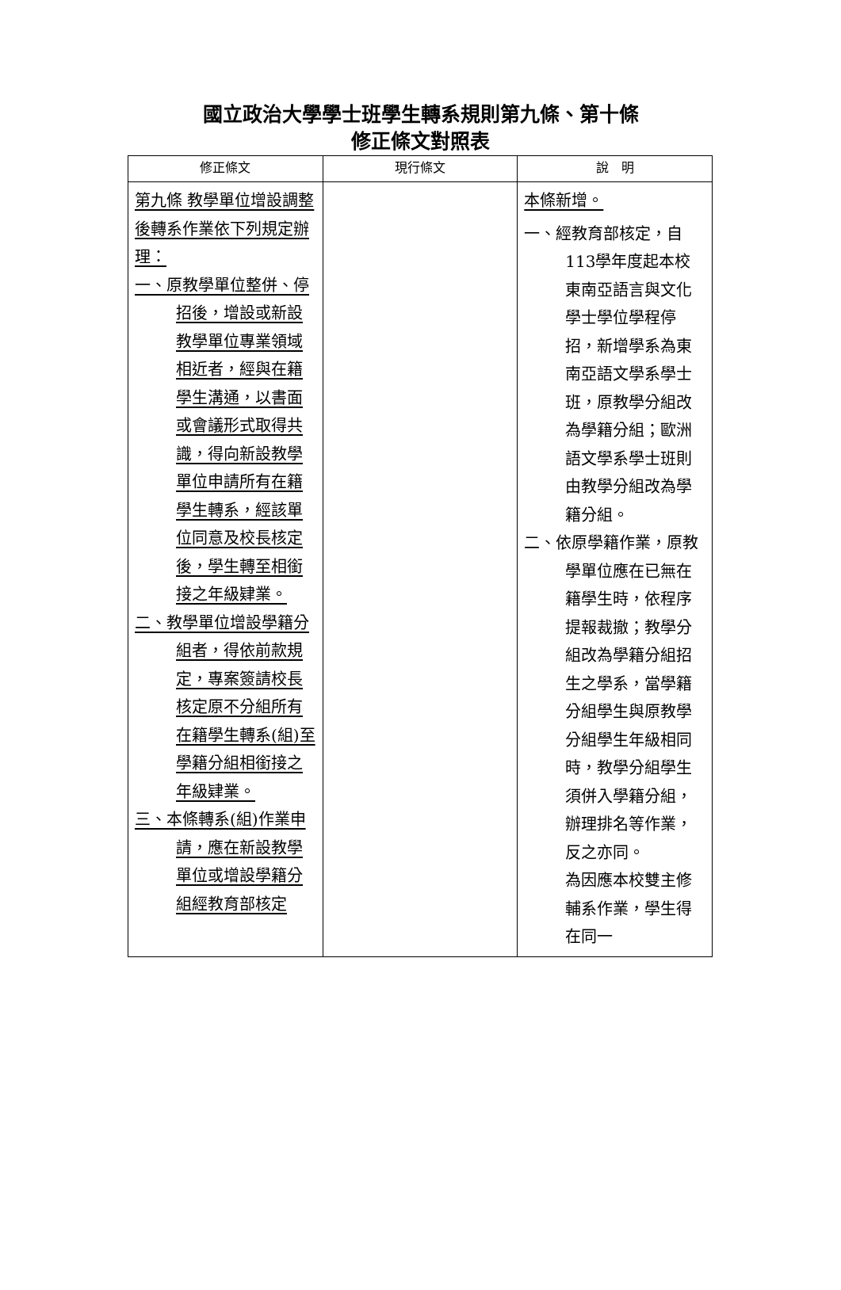國立政治大學學士班學生轉系規則第九條、第十條
修正條文對照表
| 修正條文 | 現行條文 | 說 明 |
| --- | --- | --- |
| 第九條 教學單位增設調整後轉系作業依下列規定辦理： 一、原教學單位整併、停招後，增設或新設教學單位專業領域相近者，經與在籍學生溝通，以書面或會議形式取得共識，得向新設教學單位申請所有在籍學生轉系，經該單位同意及校長核定後，學生轉至相銜接之年級肄業。 二、教學單位增設學籍分組者，得依前款規定，專案簽請校長核定原不分組所有在籍學生轉系(組)至學籍分組相銜接之年級肄業。 三、本條轉系(組)作業申請，應在新設教學單位或增設學籍分組經教育部核定 | | 本條新增。 一、經教育部核定，自113學年度起本校東南亞語言與文化學士學位學程停招，新增學系為東南亞語文學系學士班，原教學分組改為學籍分組；歐洲語文學系學士班則由教學分組改為學籍分組。 二、依原學籍作業，原教學單位應在已無在籍學生時，依程序提報裁撤；教學分組改為學籍分組招生之學系，當學籍分組學生與原教學分組學生年級相同時，教學分組學生須併入學籍分組，辦理排名等作業，反之亦同。 為因應本校雙主修輔系作業，學生得在同一 |